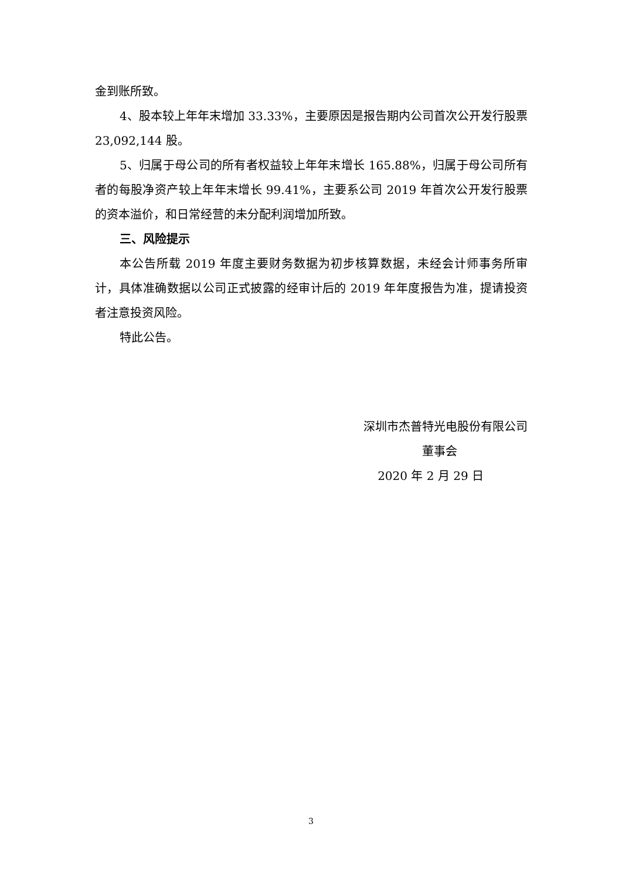金到账所致。
4、股本较上年年末增加 33.33%，主要原因是报告期内公司首次公开发行股票 23,092,144 股。
5、归属于母公司的所有者权益较上年年末增长 165.88%，归属于母公司所有者的每股净资产较上年年末增长 99.41%，主要系公司 2019 年首次公开发行股票的资本溢价，和日常经营的未分配利润增加所致。
三、风险提示
本公告所载 2019 年度主要财务数据为初步核算数据，未经会计师事务所审计，具体准确数据以公司正式披露的经审计后的 2019 年年度报告为准，提请投资者注意投资风险。
特此公告。
深圳市杰普特光电股份有限公司
董事会
2020 年 2 月 29 日
3